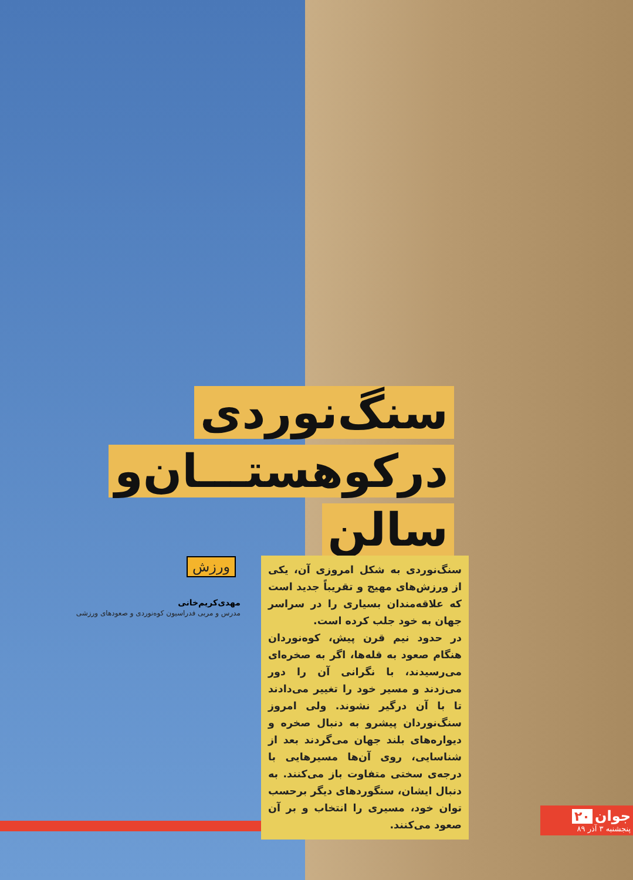سنگ‌نوردی درکوهستـــان‌و سالن
ورزش
مهدی‌کریم‌خانی
مدرس و مربی فدراسیون کوه‌نوردی و صعودهای ورزشی
سنگ‌نوردی به شکل امروزی آن، یکی از ورزش‌های مهیج و تقریباً جدید است که علاقه‌مندان بسیاری را در سراسر جهان به خود جلب کرده است.
در حدود نیم قرن پیش، کوه‌نوردان هنگام صعود به قله‌ها، اگر به صخره‌ای می‌رسیدند، با نگرانی آن را دور می‌زدند و مسیر خود را تغییر می‌دادند تا با آن درگیر نشوند. ولی امروز سنگ‌نوردان پیشرو به دنبال صخره و دیواره‌های بلند جهان می‌گردند بعد از شناسایی، روی آن‌ها مسیرهایی با درجه‌ی سختی متفاوت باز می‌کنند. به دنبال ایشان، سنگوردهای دیگر برحسب توان خود، مسیری را انتخاب و بر آن صعود می‌کنند.
جوان ۲۰
پنجشنبه ۳ آذر ۸۹